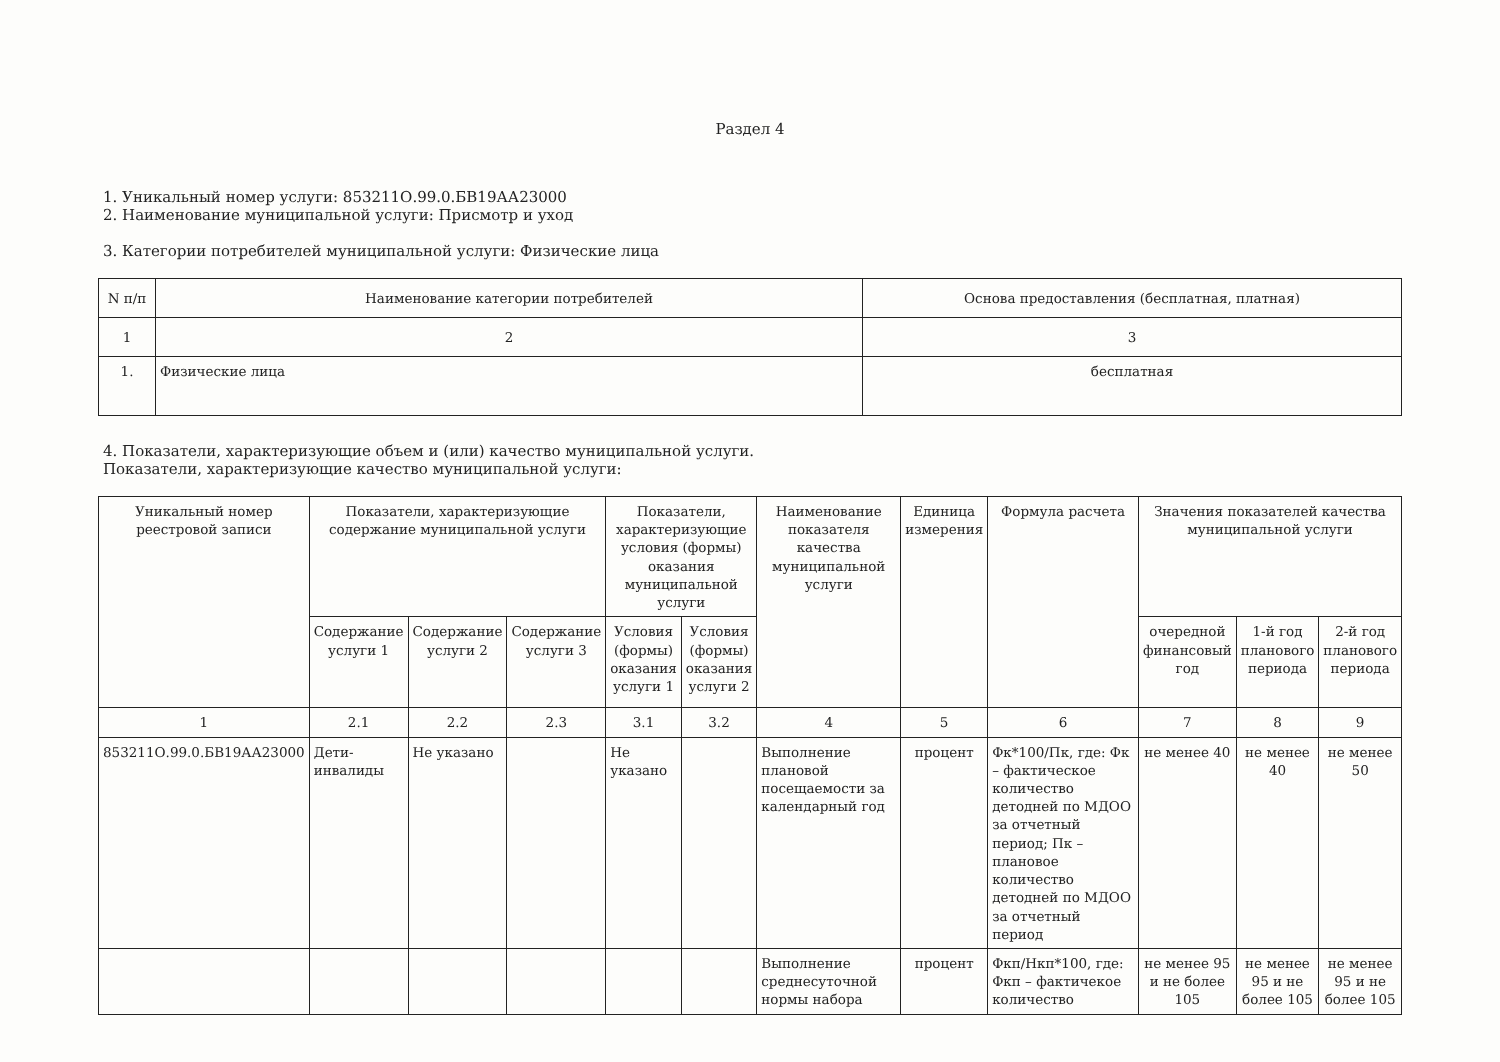Раздел 4
1. Уникальный номер услуги: 853211О.99.0.БВ19АА23000
2. Наименование муниципальной услуги: Присмотр и уход
3. Категории потребителей муниципальной услуги: Физические лица
| N п/п | Наименование категории потребителей | Основа предоставления (бесплатная, платная) |
| --- | --- | --- |
| 1 | 2 | 3 |
| 1. | Физические лица | бесплатная |
4. Показатели, характеризующие объем и (или) качество муниципальной услуги.
Показатели, характеризующие качество муниципальной услуги:
| Уникальный номер реестровой записи | Показатели, характеризующие содержание муниципальной услуги | | | Показатели, характеризующие условия (формы) оказания муниципальной услуги | | Наименование показателя качества муниципальной услуги | Единица измерения | Формула расчета | Значения показателей качества муниципальной услуги | | |
| --- | --- | --- | --- | --- | --- | --- | --- | --- | --- | --- | --- |
| | Содержание услуги 1 | Содержание услуги 2 | Содержание услуги 3 | Условия (формы) оказания услуги 1 | Условия (формы) оказания услуги 2 | | | | очередной финансовый год | 1-й год планового периода | 2-й год планового периода |
| 1 | 2.1 | 2.2 | 2.3 | 3.1 | 3.2 | 4 | 5 | 6 | 7 | 8 | 9 |
| 853211О.99.0.БВ19АА23000 | Дети-инвалиды | Не указано | | Не указано | | Выполнение плановой посещаемости за календарный год | процент | Фк*100/Пк, где: Фк – фактическое количество детодней по МДОО за отчетный период; Пк – плановое количество детодней по МДОО за отчетный период | не менее 40 | не менее 40 | не менее 50 |
| | | | | | | Выполнение среднесуточной нормы набора | процент | Фкп/Нкп*100, где: Фкп – фактичекое количество | не менее 95 и не более 105 | не менее 95 и не более 105 | не менее 95 и не более 105 |